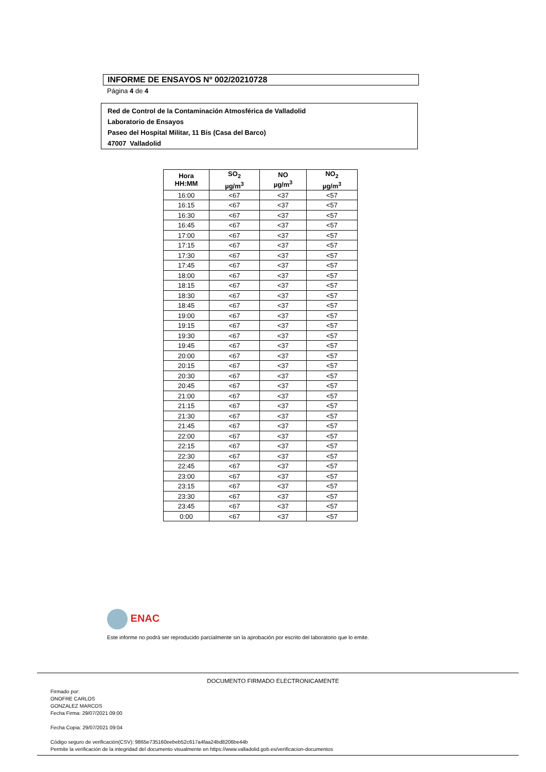INFORME DE ENSAYOS Nº 002/20210728
Página 4 de 4
Red de Control de la Contaminación Atmosférica de Valladolid
Laboratorio de Ensayos
Paseo del Hospital Militar, 11 Bis (Casa del Barco)
47007 Valladolid
| Hora HH:MM | SO<sub>2</sub> µg/m<sup>3</sup> | NO µg/m<sup>3</sup> | NO<sub>2</sub> µg/m<sup>3</sup> |
| --- | --- | --- | --- |
| 16:00 | <67 | <37 | <57 |
| 16:15 | <67 | <37 | <57 |
| 16:30 | <67 | <37 | <57 |
| 16:45 | <67 | <37 | <57 |
| 17:00 | <67 | <37 | <57 |
| 17:15 | <67 | <37 | <57 |
| 17:30 | <67 | <37 | <57 |
| 17:45 | <67 | <37 | <57 |
| 18:00 | <67 | <37 | <57 |
| 18:15 | <67 | <37 | <57 |
| 18:30 | <67 | <37 | <57 |
| 18:45 | <67 | <37 | <57 |
| 19:00 | <67 | <37 | <57 |
| 19:15 | <67 | <37 | <57 |
| 19:30 | <67 | <37 | <57 |
| 19:45 | <67 | <37 | <57 |
| 20:00 | <67 | <37 | <57 |
| 20:15 | <67 | <37 | <57 |
| 20:30 | <67 | <37 | <57 |
| 20:45 | <67 | <37 | <57 |
| 21:00 | <67 | <37 | <57 |
| 21:15 | <67 | <37 | <57 |
| 21:30 | <67 | <37 | <57 |
| 21:45 | <67 | <37 | <57 |
| 22:00 | <67 | <37 | <57 |
| 22:15 | <67 | <37 | <57 |
| 22:30 | <67 | <37 | <57 |
| 22:45 | <67 | <37 | <57 |
| 23:00 | <67 | <37 | <57 |
| 23:15 | <67 | <37 | <57 |
| 23:30 | <67 | <37 | <57 |
| 23:45 | <67 | <37 | <57 |
| 0:00 | <67 | <37 | <57 |
ENAC
Este informe no podrá ser reproducido parcialmente sin la aprobación por escrito del laboratorio que lo emite.
DOCUMENTO FIRMADO ELECTRONICAMENTE
Firmado por:
ONOFRE CARLOS
GONZALEZ MARCOS
Fecha Firma: 29/07/2021 09:00
Fecha Copia: 29/07/2021 09:04
Código seguro de verificación(CSV): 9865e735160eebeb52c617a4faa24bd8206be44b
Permite la verificación de la integridad del documento visualmente en https://www.valladolid.gob.es/verificacion-documentos